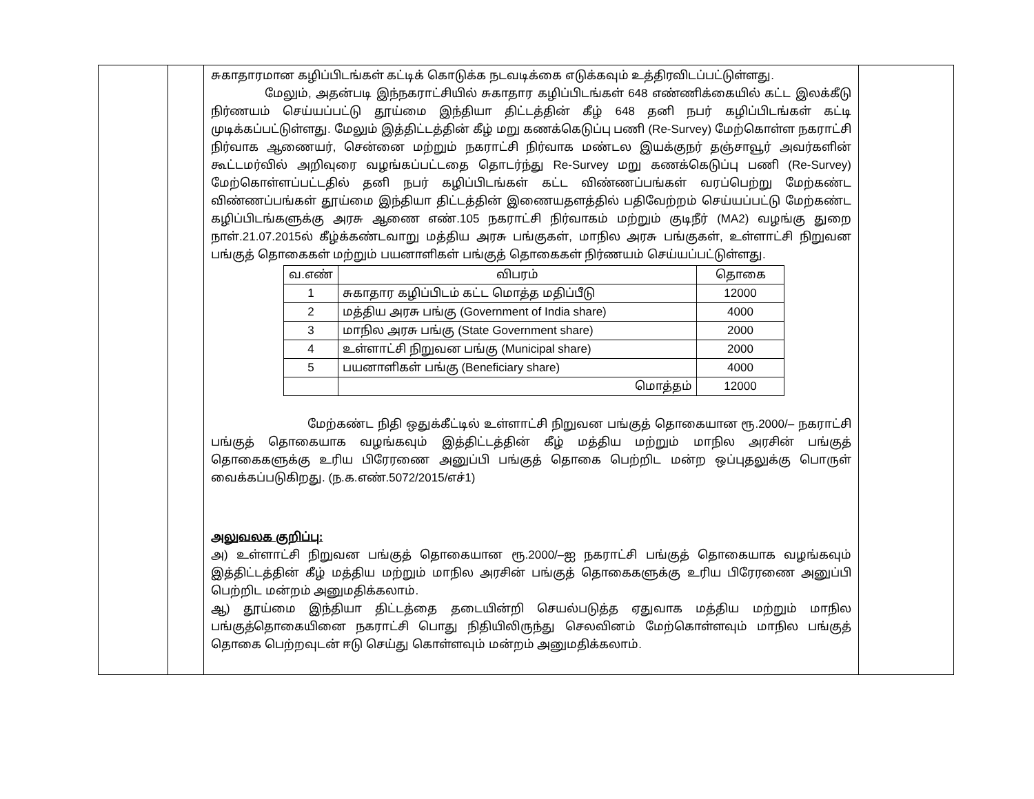| | | சுகாதாரமான கழிப்பிடங்கள் கட்டிக் கொடுக்க நடவடிக்கை எடுக்கவும் உத்திரவிடப்பட்டுள்ளது. மேலும், அதன்படி இந்நகராட்சியில் சுகாதார கழிப்பிடங்கள் 648 எண்ணிக்கையில் கட்ட இலக்கீடு நிர்ணயம் செய்யப்பட்டு தூய்மை இந்தியா திட்டத்தின் கீழ் 648 தனி நபர் கழிப்பிடங்கள் கட்டி முடிக்கப்பட்டுள்ளது. மேலும் இத்திட்டத்தின் கீழ் மறு கணக்கெடுப்பு பணி (Re-Survey) மேற்கொள்ள நகராட்சி நிர்வாக ஆணையர், சென்னை மற்றும் நகராட்சி நிர்வாக மண்டல இயக்குநர் தஞ்சாவூர் அவர்களின் கூட்டமர்வில் அறிவுரை வழங்கப்பட்டதை தொடர்ந்து Re-Survey மறு கணக்கெடுப்பு பணி (Re-Survey) மேற்கொள்ளப்பட்டதில் தனி நபர் கழிப்பிடங்கள் கட்ட விண்ணப்பங்கள் வரப்பெற்று மேற்கண்ட விண்ணப்பங்கள் தூய்மை இந்தியா திட்டத்தின் இணையதளத்தில் பதிவேற்றம் செய்யப்பட்டு மேற்கண்ட கழிப்பிடங்களுக்கு அரசு ஆணை எண்.105 நகராட்சி நிர்வாகம் மற்றும் குடிநீர் (MA2) வழங்கு துறை நாள்.21.07.2015ல் கீழ்க்கண்டவாறு மத்திய அரசு பங்குகள், மாநில அரசு பங்குகள், உள்ளாட்சி நிறுவன பங்குத் தொகைகள் மற்றும் பயனாளிகள் பங்குத் தொகைகள் நிர்ணயம் செய்யப்பட்டுள்ளது. / வ.எண் / விபரம் / தொகை / / --- / --- / --- / / 1 / சுகாதார கழிப்பிடம் கட்ட மொத்த மதிப்பீடு / 12000 / / 2 / மத்திய அரசு பங்கு (Government of India share) / 4000 / / 3 / மாநில அரசு பங்கு (State Government share) / 2000 / / 4 / உள்ளாட்சி நிறுவன பங்கு (Municipal share) / 2000 / / 5 / பயனாளிகள் பங்கு (Beneficiary share) / 4000 / / / மொத்தம் / 12000 / மேற்கண்ட நிதி ஒதுக்கீட்டில் உள்ளாட்சி நிறுவன பங்குத் தொகையான ரூ.2000/– நகராட்சி பங்குத் தொகையாக வழங்கவும் இத்திட்டத்தின் கீழ் மத்திய மற்றும் மாநில அரசின் பங்குத் தொகைகளுக்கு உரிய பிரேரணை அனுப்பி பங்குத் தொகை பெற்றிட மன்ற ஒப்புதலுக்கு பொருள் வைக்கப்படுகிறது. (ந.க.எண்.5072/2015/எச்1) அலுவலக குறிப்பு: அ) உள்ளாட்சி நிறுவன பங்குத் தொகையான ரூ.2000/–ஐ நகராட்சி பங்குத் தொகையாக வழங்கவும் இத்திட்டத்தின் கீழ் மத்திய மற்றும் மாநில அரசின் பங்குத் தொகைகளுக்கு உரிய பிரேரணை அனுப்பி பெற்றிட மன்றம் அனுமதிக்கலாம். ஆ) தூய்மை இந்தியா திட்டத்தை தடையின்றி செயல்படுத்த ஏதுவாக மத்திய மற்றும் மாநில பங்குத்தொகையினை நகராட்சி பொது நிதியிலிருந்து செலவினம் மேற்கொள்ளவும் மாநில பங்குத் தொகை பெற்றவுடன் ஈடு செய்து கொள்ளவும் மன்றம் அனுமதிக்கலாம். | |